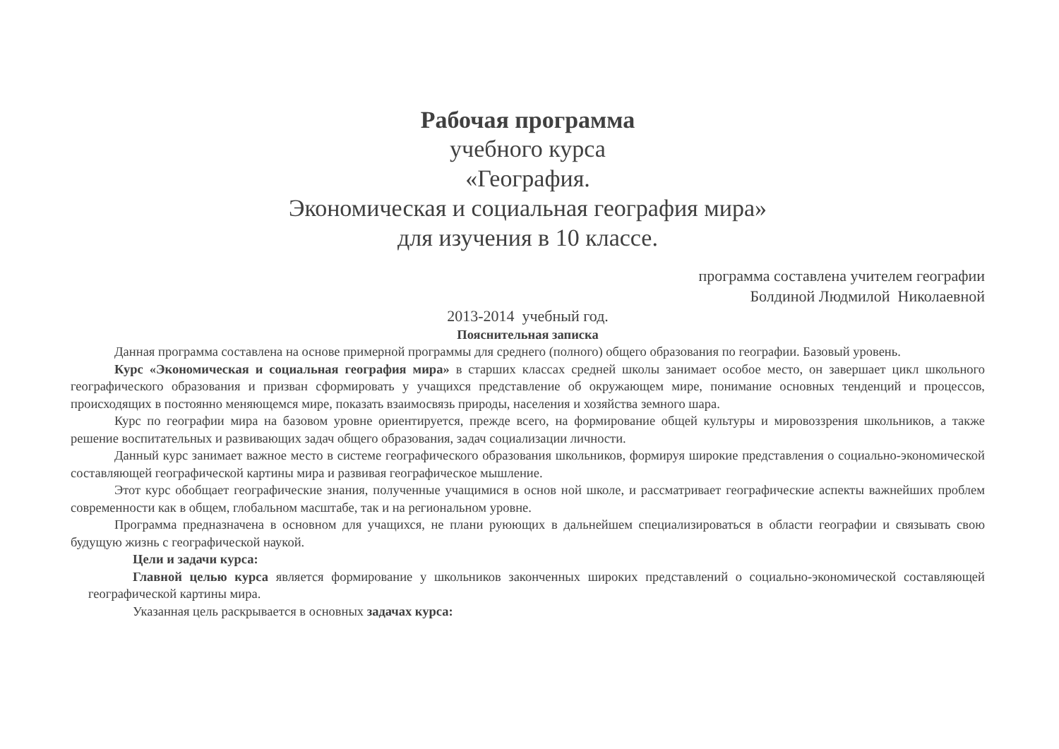Рабочая программа
учебного курса
«География.
Экономическая и социальная география мира»
для изучения в 10 классе.
программа составлена учителем географии
Болдиной Людмилой Николаевной
2013-2014 учебный год.
Пояснительная записка
Данная программа составлена на основе примерной программы для среднего (полного) общего образования по географии. Базовый уровень.
Курс «Экономическая и социальная география мира» в старших классах средней школы занимает особое место, он завершает цикл школьного географического образования и призван сформировать у учащихся представление об окружающем мире, понимание основных тенденций и процессов, происходящих в постоянно меняющемся мире, показать взаимосвязь природы, населения и хозяйства земного шара.
Курс по географии мира на базовом уровне ориентируется, прежде всего, на формирование общей культуры и мировоззрения школьников, а также решение воспитательных и развивающих задач общего образования, задач социализации личности.
Данный курс занимает важное место в системе географического образования школьников, формируя широкие представления о социально-экономической составляющей географической картины мира и развивая географическое мышление.
Этот курс обобщает географические знания, полученные учащимися в основ ной школе, и рассматривает географические аспекты важнейших проблем современности как в общем, глобальном масштабе, так и на региональном уровне.
Программа предназначена в основном для учащихся, не плани руюющих в дальнейшем специализироваться в области географии и связывать свою будущую жизнь с географической наукой.
Цели и задачи курса:
Главной целью курса является формирование у школьников законченных широких представлений о социально-экономической составляющей географической картины мира.
Указанная цель раскрывается в основных задачах курса: